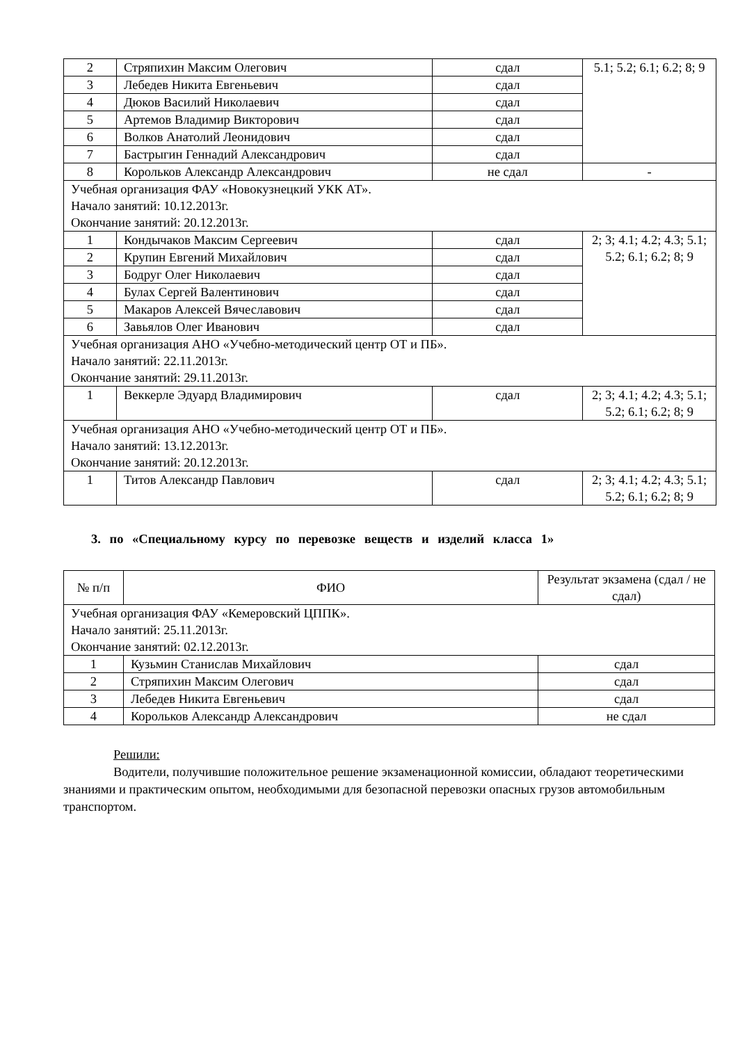| 2 | Стряпихин Максим Олегович | сдал | 5.1; 5.2; 6.1; 6.2; 8; 9 |
| 3 | Лебедев Никита Евгеньевич | сдал | |
| 4 | Дюков Василий Николаевич | сдал | |
| 5 | Артемов Владимир Викторович | сдал | |
| 6 | Волков Анатолий Леонидович | сдал | |
| 7 | Бастрыгин Геннадий Александрович | сдал | |
| 8 | Корольков Александр Александрович | не сдал | - |
| Учебная организация ФАУ «Новокузнецкий УКК АТ». Начало занятий: 10.12.2013г. Окончание занятий: 20.12.2013г. | | | |
| 1 | Кондычаков Максим Сергеевич | сдал | 2; 3; 4.1; 4.2; 4.3; 5.1; 5.2; 6.1; 6.2; 8; 9 |
| 2 | Крупин Евгений Михайлович | сдал | |
| 3 | Бодруг Олег Николаевич | сдал | |
| 4 | Булах Сергей Валентинович | сдал | |
| 5 | Макаров Алексей Вячеславович | сдал | |
| 6 | Завьялов Олег Иванович | сдал | |
| Учебная организация АНО «Учебно-методический центр ОТ и ПБ». Начало занятий: 22.11.2013г. Окончание занятий: 29.11.2013г. | | | |
| 1 | Веккерле Эдуард Владимирович | сдал | 2; 3; 4.1; 4.2; 4.3; 5.1; 5.2; 6.1; 6.2; 8; 9 |
| Учебная организация АНО «Учебно-методический центр ОТ и ПБ». Начало занятий: 13.12.2013г. Окончание занятий: 20.12.2013г. | | | |
| 1 | Титов Александр Павлович | сдал | 2; 3; 4.1; 4.2; 4.3; 5.1; 5.2; 6.1; 6.2; 8; 9 |
3. по «Специальному курсу по перевозке веществ и изделий класса 1»
| № п/п | ФИО | Результат экзамена (сдал / не сдал) |
| --- | --- | --- |
| Учебная организация ФАУ «Кемеровский ЦППК». Начало занятий: 25.11.2013г. Окончание занятий: 02.12.2013г. | | |
| 1 | Кузьмин Станислав Михайлович | сдал |
| 2 | Стряпихин Максим Олегович | сдал |
| 3 | Лебедев Никита Евгеньевич | сдал |
| 4 | Корольков Александр Александрович | не сдал |
Решили:
Водители, получившие положительное решение экзаменационной комиссии, обладают теоретическими знаниями и практическим опытом, необходимыми для безопасной перевозки опасных грузов автомобильным транспортом.